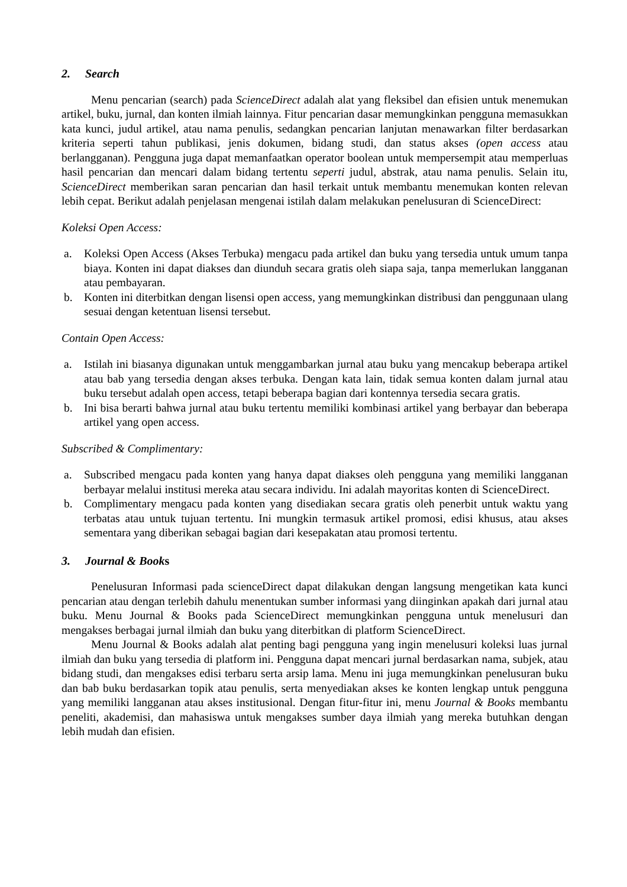2. Search
Menu pencarian (search) pada ScienceDirect adalah alat yang fleksibel dan efisien untuk menemukan artikel, buku, jurnal, dan konten ilmiah lainnya. Fitur pencarian dasar memungkinkan pengguna memasukkan kata kunci, judul artikel, atau nama penulis, sedangkan pencarian lanjutan menawarkan filter berdasarkan kriteria seperti tahun publikasi, jenis dokumen, bidang studi, dan status akses (open access atau berlangganan). Pengguna juga dapat memanfaatkan operator boolean untuk mempersempit atau memperluas hasil pencarian dan mencari dalam bidang tertentu seperti judul, abstrak, atau nama penulis. Selain itu, ScienceDirect memberikan saran pencarian dan hasil terkait untuk membantu menemukan konten relevan lebih cepat. Berikut adalah penjelasan mengenai istilah dalam melakukan penelusuran di ScienceDirect:
Koleksi Open Access:
a. Koleksi Open Access (Akses Terbuka) mengacu pada artikel dan buku yang tersedia untuk umum tanpa biaya. Konten ini dapat diakses dan diunduh secara gratis oleh siapa saja, tanpa memerlukan langganan atau pembayaran.
b. Konten ini diterbitkan dengan lisensi open access, yang memungkinkan distribusi dan penggunaan ulang sesuai dengan ketentuan lisensi tersebut.
Contain Open Access:
a. Istilah ini biasanya digunakan untuk menggambarkan jurnal atau buku yang mencakup beberapa artikel atau bab yang tersedia dengan akses terbuka. Dengan kata lain, tidak semua konten dalam jurnal atau buku tersebut adalah open access, tetapi beberapa bagian dari kontennya tersedia secara gratis.
b. Ini bisa berarti bahwa jurnal atau buku tertentu memiliki kombinasi artikel yang berbayar dan beberapa artikel yang open access.
Subscribed & Complimentary:
a. Subscribed mengacu pada konten yang hanya dapat diakses oleh pengguna yang memiliki langganan berbayar melalui institusi mereka atau secara individu. Ini adalah mayoritas konten di ScienceDirect.
b. Complimentary mengacu pada konten yang disediakan secara gratis oleh penerbit untuk waktu yang terbatas atau untuk tujuan tertentu. Ini mungkin termasuk artikel promosi, edisi khusus, atau akses sementara yang diberikan sebagai bagian dari kesepakatan atau promosi tertentu.
3. Journal & Books
Penelusuran Informasi pada scienceDirect dapat dilakukan dengan langsung mengetikan kata kunci pencarian atau dengan terlebih dahulu menentukan sumber informasi yang diinginkan apakah dari jurnal atau buku. Menu Journal & Books pada ScienceDirect memungkinkan pengguna untuk menelusuri dan mengakses berbagai jurnal ilmiah dan buku yang diterbitkan di platform ScienceDirect.
Menu Journal & Books adalah alat penting bagi pengguna yang ingin menelusuri koleksi luas jurnal ilmiah dan buku yang tersedia di platform ini. Pengguna dapat mencari jurnal berdasarkan nama, subjek, atau bidang studi, dan mengakses edisi terbaru serta arsip lama. Menu ini juga memungkinkan penelusuran buku dan bab buku berdasarkan topik atau penulis, serta menyediakan akses ke konten lengkap untuk pengguna yang memiliki langganan atau akses institusional. Dengan fitur-fitur ini, menu Journal & Books membantu peneliti, akademisi, dan mahasiswa untuk mengakses sumber daya ilmiah yang mereka butuhkan dengan lebih mudah dan efisien.